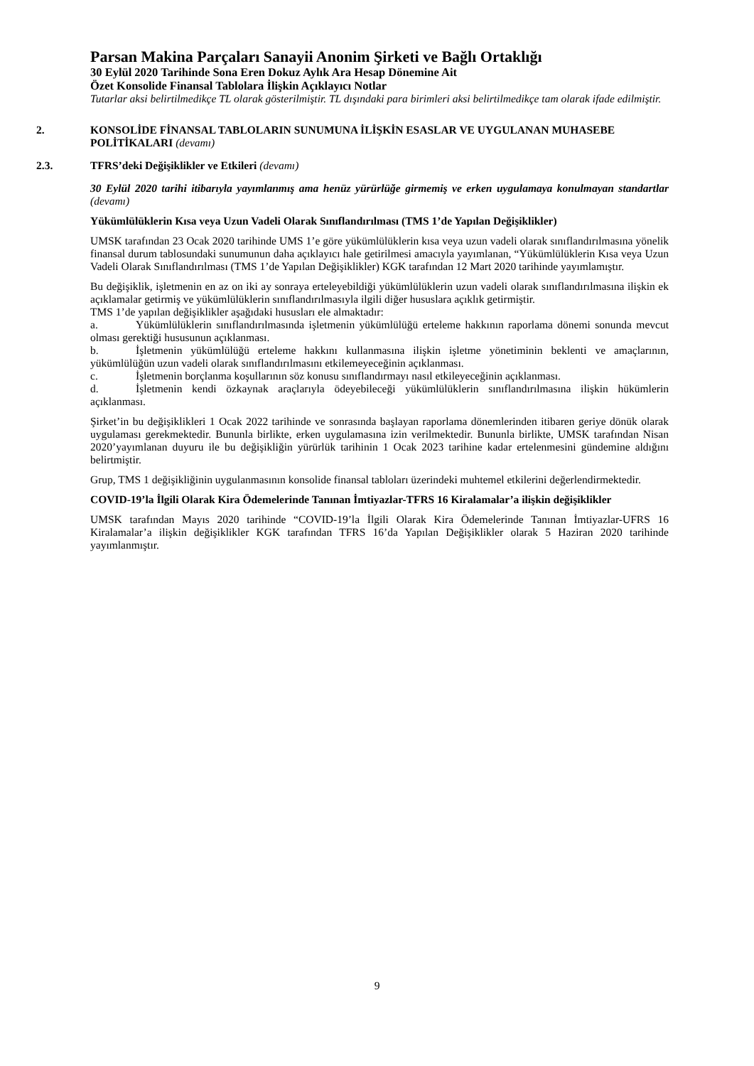Parsan Makina Parçaları Sanayii Anonim Şirketi ve Bağlı Ortaklığı
30 Eylül 2020 Tarihinde Sona Eren Dokuz Aylık Ara Hesap Dönemine Ait
Özet Konsolide Finansal Tablolara İlişkin Açıklayıcı Notlar
Tutarlar aksi belirtilmedikçe TL olarak gösterilmiştir. TL dışındaki para birimleri aksi belirtilmedikçe tam olarak ifade edilmiştir.
2. KONSOLİDE FİNANSAL TABLOLARIN SUNUMUNA İLİŞKİN ESASLAR VE UYGULANAN MUHASEBE POLİTİKALARI (devamı)
2.3. TFRS’deki Değişiklikler ve Etkileri (devamı)
30 Eylül 2020 tarihi itibarıyla yayımlanmış ama henüz yürürlüğe girmemiş ve erken uygulamaya konulmayan standartlar (devamı)
Yükümlülüklerin Kısa veya Uzun Vadeli Olarak Sınıflandırılması (TMS 1’de Yapılan Değişiklikler)
UMSK tarafından 23 Ocak 2020 tarihinde UMS 1’e göre yükümlülüklerin kısa veya uzun vadeli olarak sınıflandırılmasına yönelik finansal durum tablosundaki sunumunun daha açıklayıcı hale getirilmesi amacıyla yayımlanan, “Yükümlülüklerin Kısa veya Uzun Vadeli Olarak Sınıflandırılması (TMS 1’de Yapılan Değişiklikler) KGK tarafından 12 Mart 2020 tarihinde yayımlamıştır.
Bu değişiklik, işletmenin en az on iki ay sonraya erteleyebildiği yükümlülüklerin uzun vadeli olarak sınıflandırılmasına ilişkin ek açıklamalar getirmiş ve yükümlülüklerin sınıflandırılmasıyla ilgili diğer hususlara açıklık getirmiştir.
TMS 1’de yapılan değişiklikler aşağıdaki hususları ele almaktadır:
a. Yükümlülüklerin sınıflandırılmasında işletmenin yükümlülüğü erteleme hakkının raporlama dönemi sonunda mevcut olması gerektiği hususunun açıklanması.
b. İşletmenin yükümlülüğü erteleme hakkını kullanmasına ilişkin işletme yönetiminin beklenti ve amaçlarının, yükümlülüğün uzun vadeli olarak sınıflandırılmasını etkilemeyeceğinin açıklanması.
c. İşletmenin borçlanma koşullarının söz konusu sınıflandırmayı nasıl etkileyeceğinin açıklanması.
d. İşletmenin kendi özkaynak araçlarıyla ödeyebileceği yükümlülüklerin sınıflandırılmasına ilişkin hükümlerin açıklanması.
Şirket’in bu değişiklikleri 1 Ocak 2022 tarihinde ve sonrasında başlayan raporlama dönemlerinden itibaren geriye dönük olarak uygulaması gerekmektedir. Bununla birlikte, erken uygulamasına izin verilmektedir. Bununla birlikte, UMSK tarafından Nisan 2020’yayımlanan duyuru ile bu değişikliğin yürürlük tarihinin 1 Ocak 2023 tarihine kadar ertelenmesini gündemine aldığını belirtmiştir.
Grup, TMS 1 değişikliğinin uygulanmasının konsolide finansal tabloları üzerindeki muhtemel etkilerini değerlendirmektedir.
COVID-19’la İlgili Olarak Kira Ödemelerinde Tanınan İmtiyazlar-TFRS 16 Kiralamalar’a ilişkin değişiklikler
UMSK tarafından Mayıs 2020 tarihinde “COVID-19’la İlgili Olarak Kira Ödemelerinde Tanınan İmtiyazlar-UFRS 16 Kiralamalar’a ilişkin değişiklikler KGK tarafından TFRS 16’da Yapılan Değişiklikler olarak 5 Haziran 2020 tarihinde yayımlanmıştır.
9